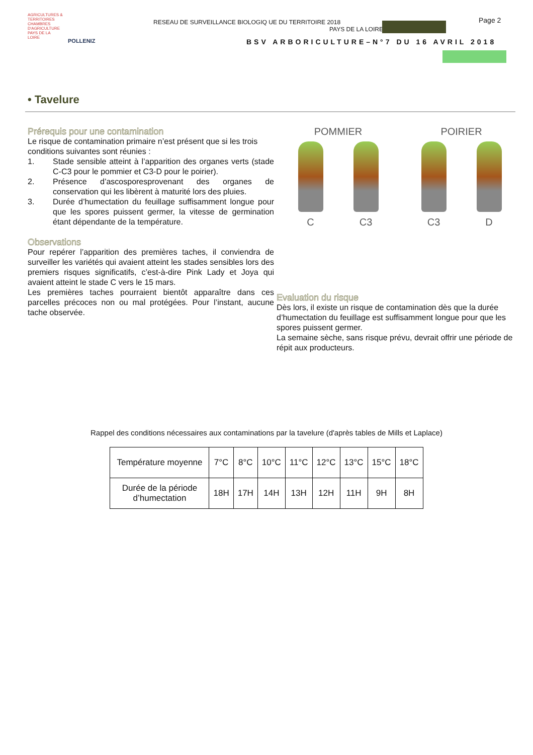AGRICULTURES & TERRITOIRES
CHAMBRES D'AGRICULTURE PAYS DE LA LOIRE
POLLENIZ
RESEAU DE SURVEILLANCE BIOLOGIQ UE DU TERRITOIRE 2018
PAYS DE LA LOIRE
Page 2
BSV ARBORICULTURE–N°7 DU 16 AVRIL 2018
• Tavelure
Prérequis pour une contamination
Le risque de contamination primaire n’est présent que si les trois conditions suivantes sont réunies :
1. Stade sensible atteint à l’apparition des organes verts (stade C-C3 pour le pommier et C3-D pour le poirier).
2. Présence d’ascosporesprovenant des organes de conservation qui les libèrent à maturité lors des pluies.
3. Durée d’humectation du feuillage suffisamment longue pour que les spores puissent germer, la vitesse de germination étant dépendante de la température.
Observations
Pour repérer l’apparition des premières taches, il conviendra de surveiller les variétés qui avaient atteint les stades sensibles lors des premiers risques significatifs, c’est-à-dire Pink Lady et Joya qui avaient atteint le stade C vers le 15 mars.
Les premières taches pourraient bientôt apparaître dans ces parcelles précoces non ou mal protégées. Pour l’instant, aucune tache observée.
POMMIER
C C3
POIRIER
C3 D
Evaluation du risque
Dès lors, il existe un risque de contamination dès que la durée d’humectation du feuillage est suffisamment longue pour que les spores puissent germer.
La semaine sèche, sans risque prévu, devrait offrir une période de répit aux producteurs.
Rappel des conditions nécessaires aux contaminations par la tavelure (d'après tables de Mills et Laplace)
| Température moyenne | 7°C | 8°C | 10°C | 11°C | 12°C | 13°C | 15°C | 18°C |
| Durée de la période d’humectation | 18H | 17H | 14H | 13H | 12H | 11H | 9H | 8H |